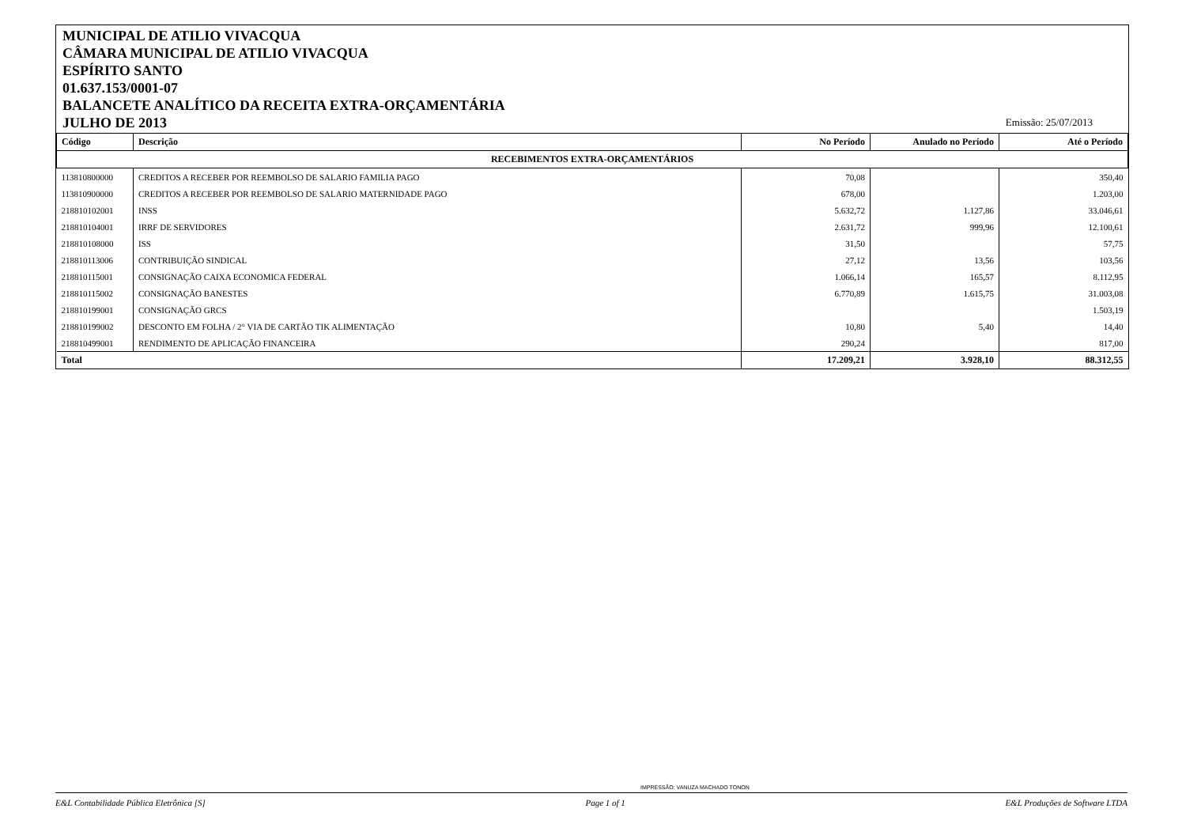MUNICIPAL DE ATILIO VIVACQUA
CÂMARA MUNICIPAL DE ATILIO VIVACQUA
ESPÍRITO SANTO
01.637.153/0001-07
BALANCETE ANALÍTICO DA RECEITA EXTRA-ORÇAMENTÁRIA
JULHO DE 2013
Emissão: 25/07/2013
| Código | Descrição | No Período | Anulado no Período | Até o Período |
| --- | --- | --- | --- | --- |
| RECEBIMENTOS EXTRA-ORÇAMENTÁRIOS | | | | |
| 113810800000 | CREDITOS A RECEBER POR REEMBOLSO DE SALARIO FAMILIA PAGO | 70,08 | | 350,40 |
| 113810900000 | CREDITOS A RECEBER POR REEMBOLSO DE SALARIO MATERNIDADE PAGO | 678,00 | | 1.203,00 |
| 218810102001 | INSS | 5.632,72 | 1.127,86 | 33.046,61 |
| 218810104001 | IRRF DE SERVIDORES | 2.631,72 | 999,96 | 12.100,61 |
| 218810108000 | ISS | 31,50 | | 57,75 |
| 218810113006 | CONTRIBUIÇÃO SINDICAL | 27,12 | 13,56 | 103,56 |
| 218810115001 | CONSIGNAÇÃO CAIXA ECONOMICA FEDERAL | 1.066,14 | 165,57 | 8.112,95 |
| 218810115002 | CONSIGNAÇÃO BANESTES | 6.770,89 | 1.615,75 | 31.003,08 |
| 218810199001 | CONSIGNAÇÃO GRCS | | | 1.503,19 |
| 218810199002 | DESCONTO EM FOLHA / 2° VIA DE CARTÃO TIK ALIMENTAÇÃO | 10,80 | 5,40 | 14,40 |
| 218810499001 | RENDIMENTO DE APLICAÇÃO FINANCEIRA | 290,24 | | 817,00 |
| Total | | 17.209,21 | 3.928,10 | 88.312,55 |
IMPRESSÃO: VANUZA MACHADO TONON
E&L Contabilidade Pública Eletrônica [S] Page 1 of 1 E&L Produções de Software LTDA